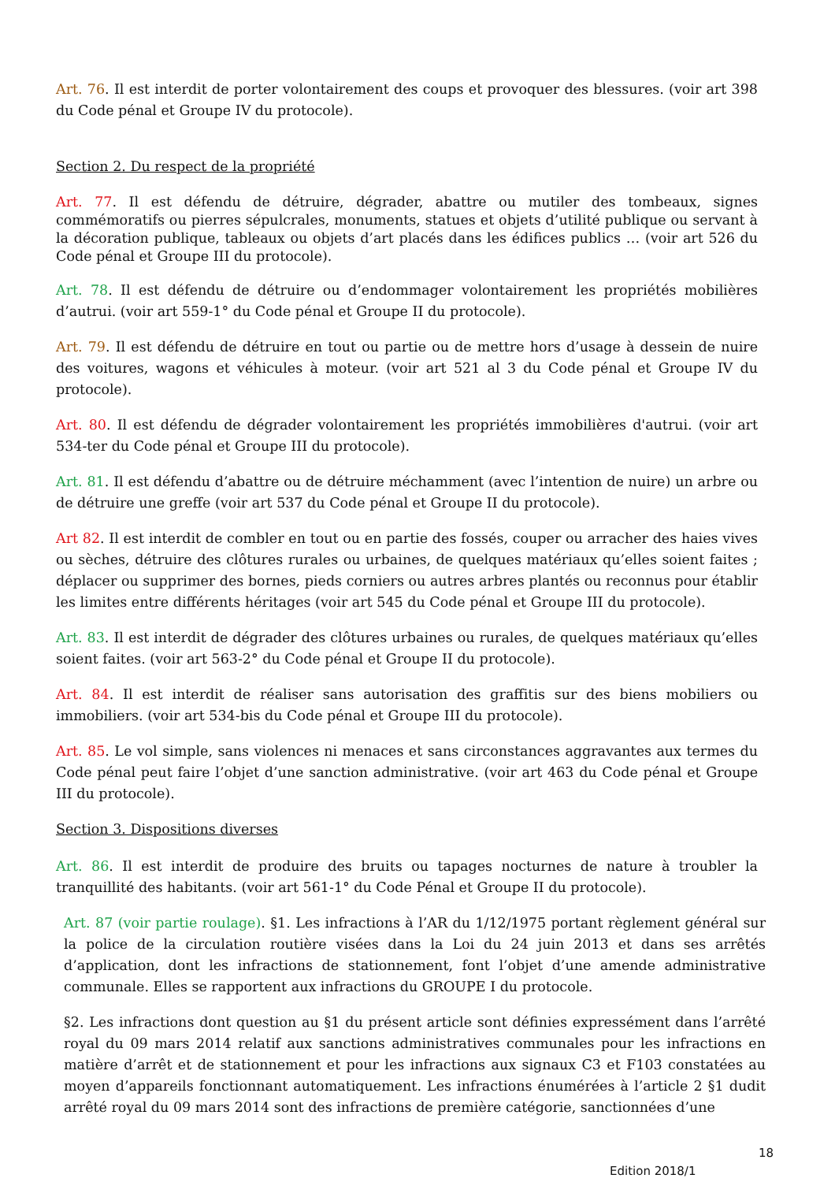Art. 76. Il est interdit de porter volontairement des coups et provoquer des blessures. (voir art 398 du Code pénal et Groupe IV du protocole).
Section 2. Du respect de la propriété
Art. 77. Il est défendu de détruire, dégrader, abattre ou mutiler des tombeaux, signes commémoratifs ou pierres sépulcrales, monuments, statues et objets d’utilité publique ou servant à la décoration publique, tableaux ou objets d’art placés dans les édifices publics … (voir art 526 du Code pénal et Groupe III du protocole).
Art. 78. Il est défendu de détruire ou d’endommager volontairement les propriétés mobilières d’autrui. (voir art 559-1° du Code pénal et Groupe II du protocole).
Art. 79. Il est défendu de détruire en tout ou partie ou de mettre hors d’usage à dessein de nuire des voitures, wagons et véhicules à moteur. (voir art 521 al 3 du Code pénal et Groupe IV du protocole).
Art. 80. Il est défendu de dégrader volontairement les propriétés immobilières d'autrui. (voir art 534-ter du Code pénal et Groupe III du protocole).
Art. 81. Il est défendu d’abattre ou de détruire méchamment (avec l’intention de nuire) un arbre ou de détruire une greffe (voir art 537 du Code pénal et Groupe II du protocole).
Art 82. Il est interdit de combler en tout ou en partie des fossés, couper ou arracher des haies vives ou sèches, détruire des clôtures rurales ou urbaines, de quelques matériaux qu’elles soient faites ; déplacer ou supprimer des bornes, pieds corniers ou autres arbres plantés ou reconnus pour établir les limites entre différents héritages (voir art 545 du Code pénal et Groupe III du protocole).
Art. 83. Il est interdit de dégrader des clôtures urbaines ou rurales, de quelques matériaux qu’elles soient faites. (voir art 563-2° du Code pénal et Groupe II du protocole).
Art. 84. Il est interdit de réaliser sans autorisation des graffitis sur des biens mobiliers ou immobiliers. (voir art 534-bis du Code pénal et Groupe III du protocole).
Art. 85. Le vol simple, sans violences ni menaces et sans circonstances aggravantes aux termes du Code pénal peut faire l’objet d’une sanction administrative. (voir art 463 du Code pénal et Groupe III du protocole).
Section 3. Dispositions diverses
Art. 86. Il est interdit de produire des bruits ou tapages nocturnes de nature à troubler la tranquillité des habitants. (voir art 561-1° du Code Pénal et Groupe II du protocole).
Art. 87 (voir partie roulage). §1. Les infractions à l’AR du 1/12/1975 portant règlement général sur la police de la circulation routière visées dans la Loi du 24 juin 2013 et dans ses arrêtés d’application, dont les infractions de stationnement, font l’objet d’une amende administrative communale. Elles se rapportent aux infractions du GROUPE I du protocole.
§2. Les infractions dont question au §1 du présent article sont définies expressément dans l’arrêté royal du 09 mars 2014 relatif aux sanctions administratives communales pour les infractions en matière d’arrêt et de stationnement et pour les infractions aux signaux C3 et F103 constatées au moyen d’appareils fonctionnant automatiquement. Les infractions énumérées à l’article 2 §1 dudit arrêté royal du 09 mars 2014 sont des infractions de première catégorie, sanctionnées d’une
18
Edition 2018/1